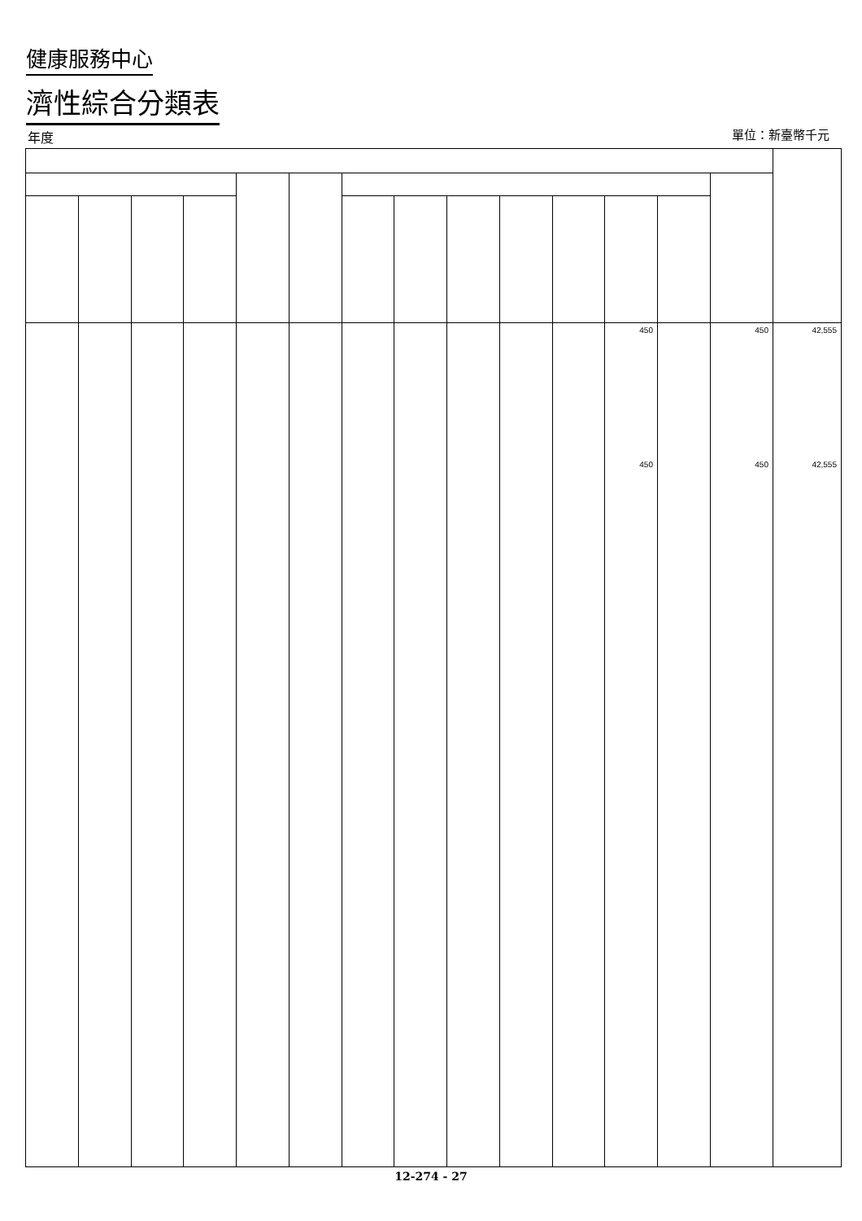健康服務中心
濟性綜合分類表
年度 單位：新臺幣千元
| | | | | | | | | | | | 450 450 | | 450 450 | 42,555 42,555 |
12-274 - 27